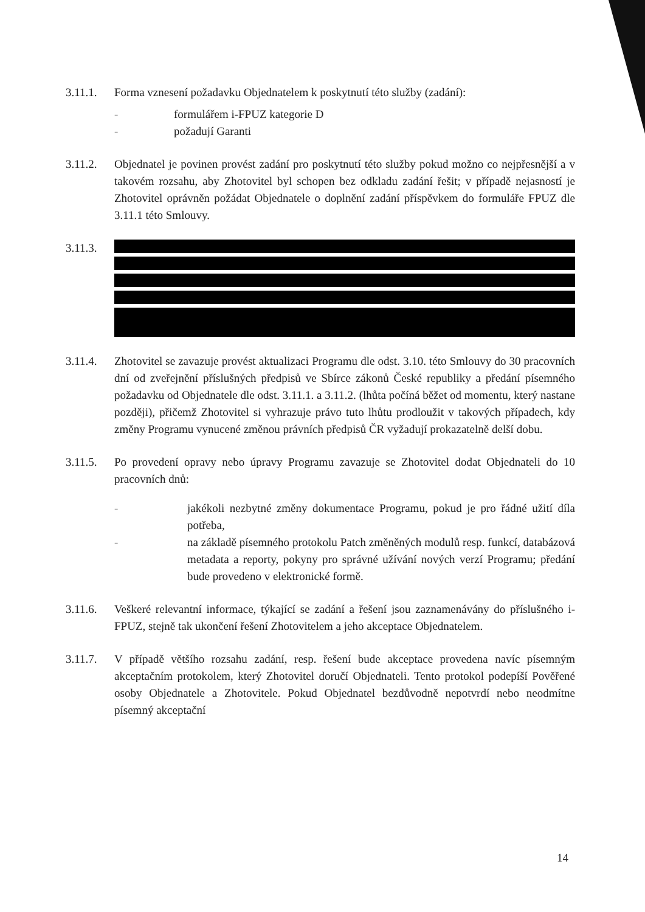3.11.1. Forma vznesení požadavku Objednatelem k poskytnutí této služby (zadání):
- formulářem i-FPUZ kategorie D
- požadují Garanti
3.11.2. Objednatel je povinen provést zadání pro poskytnutí této služby pokud možno co nejpřesnější a v takovém rozsahu, aby Zhotovitel byl schopen bez odkladu zadání řešit; v případě nejasností je Zhotovitel oprávněn požádat Objednatele o doplnění zadání příspěvkem do formuláře FPUZ dle 3.11.1 této Smlouvy.
3.11.3.
3.11.4. Zhotovitel se zavazuje provést aktualizaci Programu dle odst. 3.10. této Smlouvy do 30 pracovních dní od zveřejnění příslušných předpisů ve Sbírce zákonů České republiky a předání písemného požadavku od Objednatele dle odst. 3.11.1. a 3.11.2. (lhůta počíná běžet od momentu, který nastane později), přičemž Zhotovitel si vyhrazuje právo tuto lhůtu prodloužit v takových případech, kdy změny Programu vynucené změnou právních předpisů ČR vyžadují prokazatelně delší dobu.
3.11.5. Po provedení opravy nebo úpravy Programu zavazuje se Zhotovitel dodat Objednateli do 10 pracovních dnů:
- jakékoli nezbytné změny dokumentace Programu, pokud je pro řádné užití díla potřeba,
- na základě písemného protokolu Patch změněných modulů resp. funkcí, databázová metadata a reporty, pokyny pro správné užívání nových verzí Programu; předání bude provedeno v elektronické formě.
3.11.6. Veškeré relevantní informace, týkající se zadání a řešení jsou zaznamenávány do příslušného i-FPUZ, stejně tak ukončení řešení Zhotovitelem a jeho akceptace Objednatelem.
3.11.7. V případě většího rozsahu zadání, resp. řešení bude akceptace provedena navíc písemným akceptačním protokolem, který Zhotovitel doručí Objednateli. Tento protokol podepíší Pověřené osoby Objednatele a Zhotovitele. Pokud Objednatel bezdůvodně nepotvrdí nebo neodmítne písemný akceptační
14